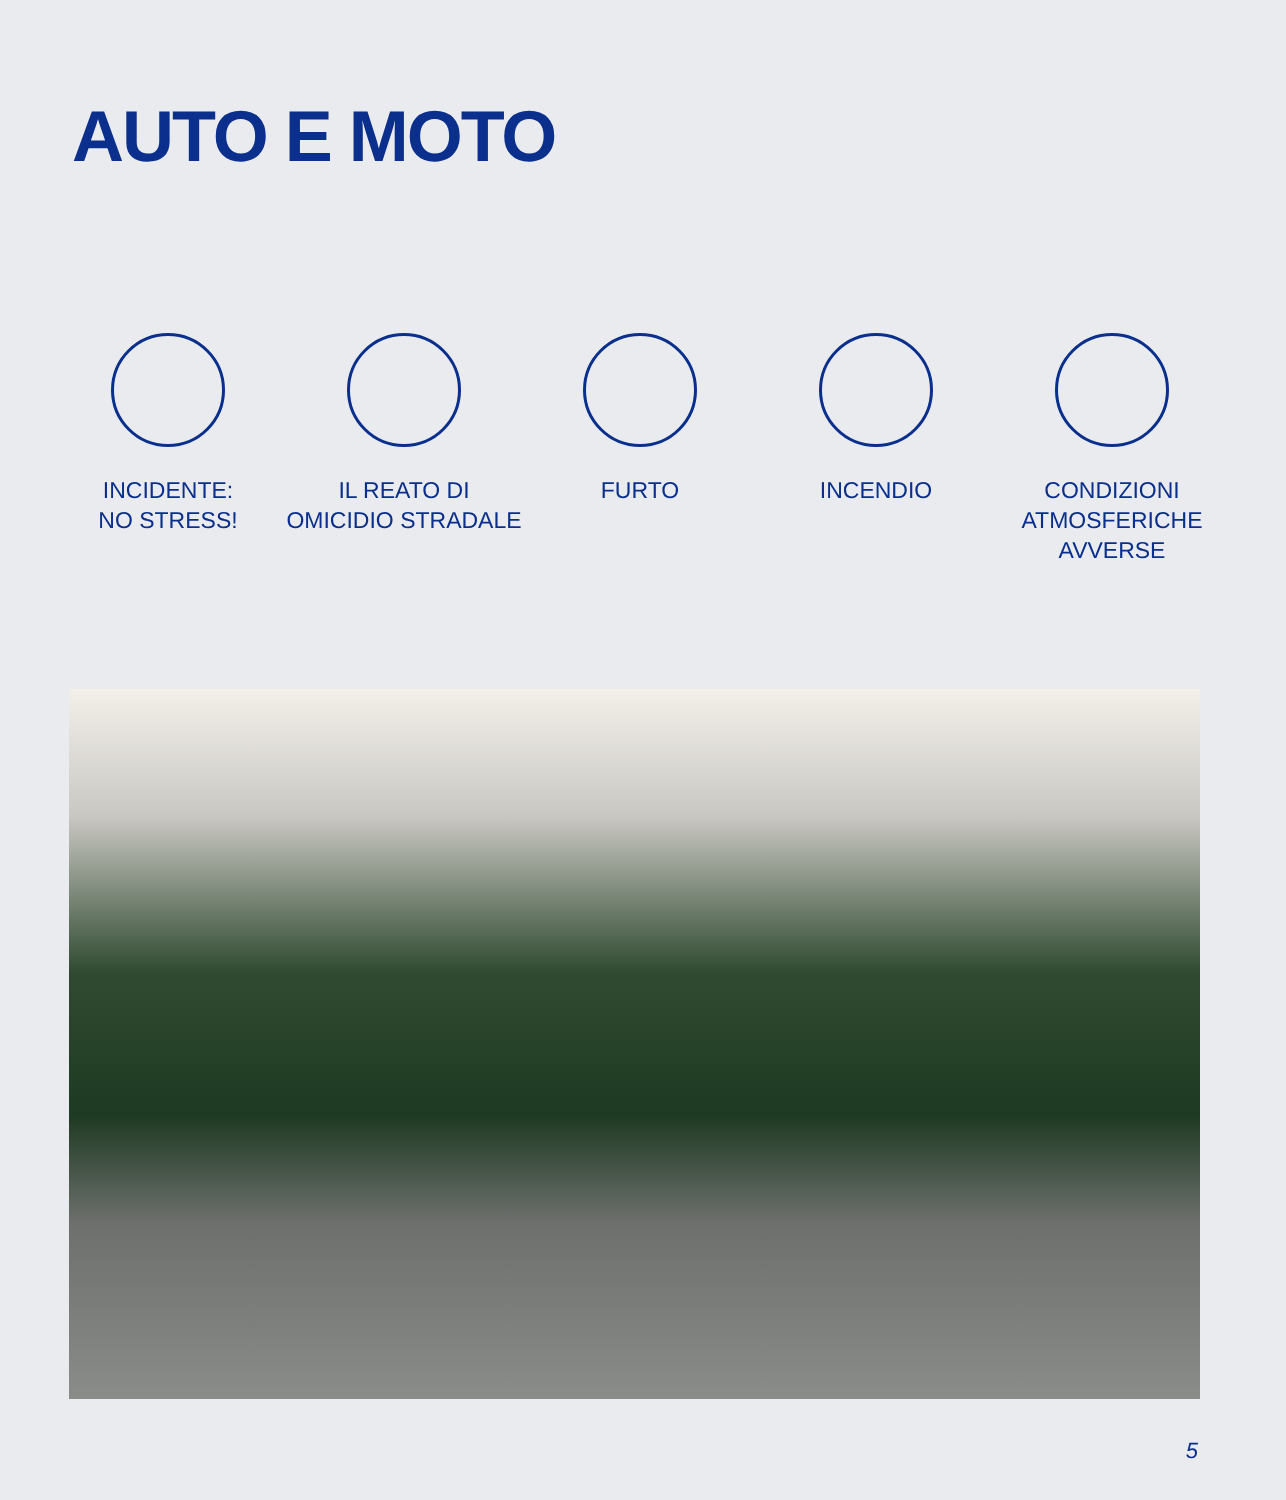AUTO E MOTO
INCIDENTE:
NO STRESS!
IL REATO DI
OMICIDIO STRADALE
FURTO INCENDIO CONDIZIONI
ATMOSFERICHE
AVVERSE
5